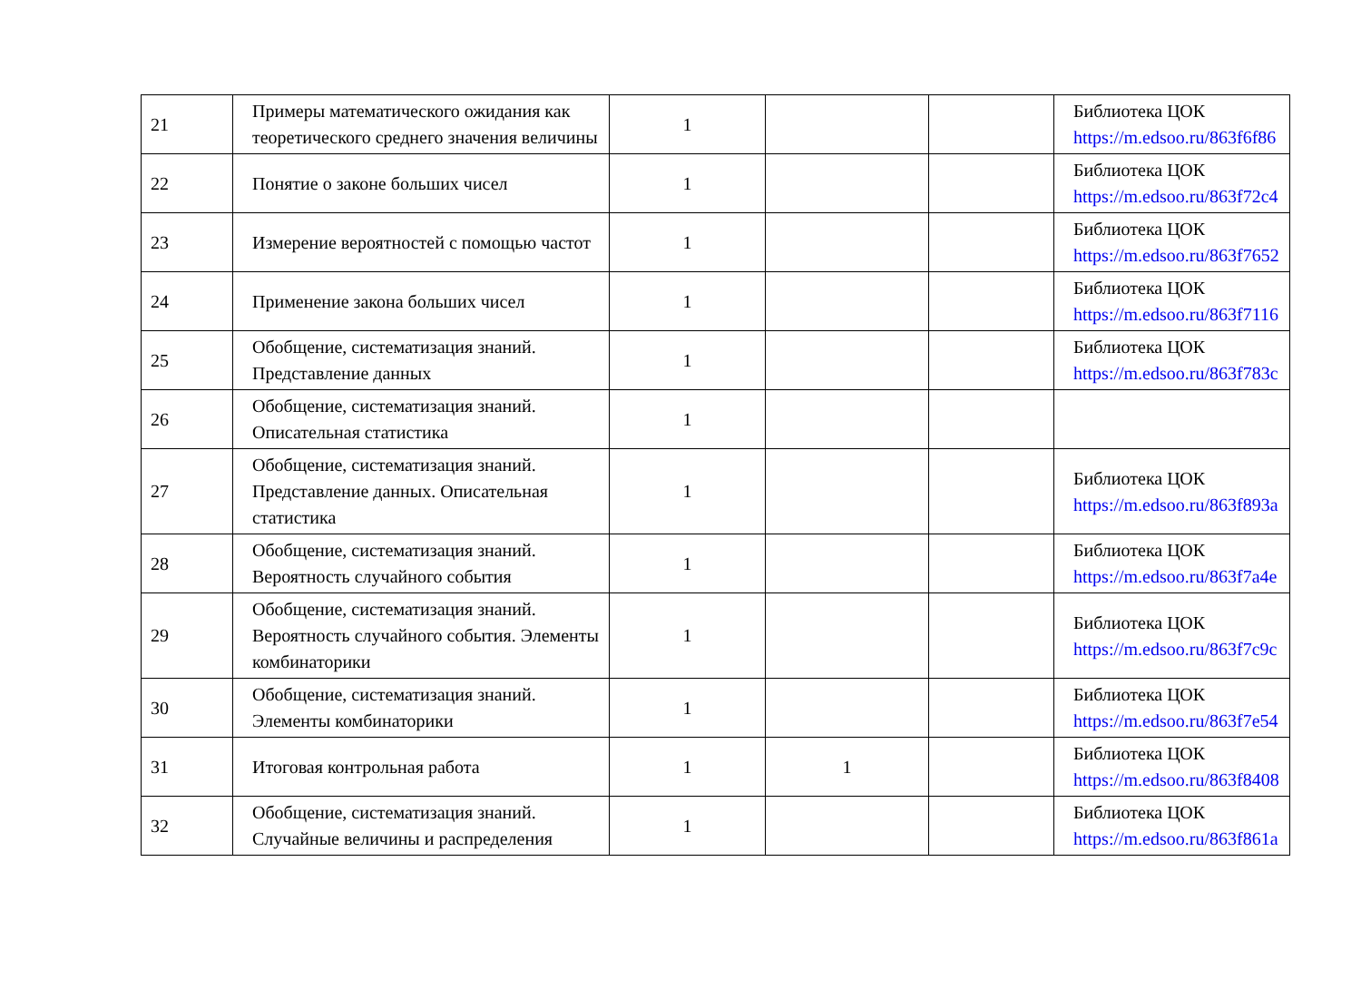| 21 | Примеры математического ожидания как теоретического среднего значения величины | 1 | | | Библиотека ЦОК https://m.edsoo.ru/863f6f86 |
| 22 | Понятие о законе больших чисел | 1 | | | Библиотека ЦОК https://m.edsoo.ru/863f72c4 |
| 23 | Измерение вероятностей с помощью частот | 1 | | | Библиотека ЦОК https://m.edsoo.ru/863f7652 |
| 24 | Применение закона больших чисел | 1 | | | Библиотека ЦОК https://m.edsoo.ru/863f7116 |
| 25 | Обобщение, систематизация знаний. Представление данных | 1 | | | Библиотека ЦОК https://m.edsoo.ru/863f783c |
| 26 | Обобщение, систематизация знаний. Описательная статистика | 1 | | | |
| 27 | Обобщение, систематизация знаний. Представление данных. Описательная статистика | 1 | | | Библиотека ЦОК https://m.edsoo.ru/863f893a |
| 28 | Обобщение, систематизация знаний. Вероятность случайного события | 1 | | | Библиотека ЦОК https://m.edsoo.ru/863f7a4e |
| 29 | Обобщение, систематизация знаний. Вероятность случайного события. Элементы комбинаторики | 1 | | | Библиотека ЦОК https://m.edsoo.ru/863f7c9c |
| 30 | Обобщение, систематизация знаний. Элементы комбинаторики | 1 | | | Библиотека ЦОК https://m.edsoo.ru/863f7e54 |
| 31 | Итоговая контрольная работа | 1 | 1 | | Библиотека ЦОК https://m.edsoo.ru/863f8408 |
| 32 | Обобщение, систематизация знаний. Случайные величины и распределения | 1 | | | Библиотека ЦОК https://m.edsoo.ru/863f861a |